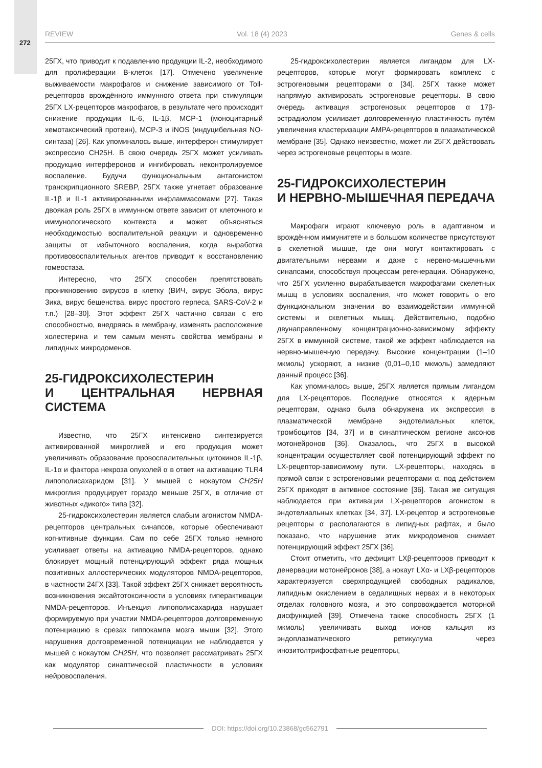272
REVIEW Vol. 18 (4) 2023 Genes & cells
25ГХ, что приводит к подавлению продукции IL-2, необходимого для пролиферации В-клеток [17]. Отмечено увеличение выживаемости макрофагов и снижение зависимого от Toll-рецепторов врождённого иммунного ответа при стимуляции 25ГХ LX-рецепторов макрофагов, в результате чего происходит снижение продукции IL-6, IL-1β, MCP-1 (моноцитарный хемотаксический протеин), MCP-3 и iNOS (индуцибельная NO-синтаза) [26]. Как упоминалось выше, интерферон стимулирует экспрессию CH25H. В свою очередь 25ГХ может усиливать продукцию интерферонов и ингибировать неконтролируемое воспаление. Будучи функциональным антагонистом транскрипционного SREBP, 25ГХ также угнетает образование IL-1β и IL-1 активированными инфламмасомами [27]. Такая двоякая роль 25ГХ в иммунном ответе зависит от клеточного и иммунологического контекста и может объясняться необходимостью воспалительной реакции и одновременно защиты от избыточного воспаления, когда выработка противовоспалительных агентов приводит к восстановлению гомеостаза.
Интересно, что 25ГХ способен препятствовать проникновению вирусов в клетку (ВИЧ, вирус Эбола, вирус Зика, вирус бешенства, вирус простого герпеса, SARS-CoV-2 и т.п.) [28–30]. Этот эффект 25ГХ частично связан с его способностью, внедряясь в мембрану, изменять расположение холестерина и тем самым менять свойства мембраны и липидных микродоменов.
25-ГИДРОКСИХОЛЕСТЕРИН
И ЦЕНТРАЛЬНАЯ НЕРВНАЯ СИСТЕМА
Известно, что 25ГХ интенсивно синтезируется активированной микроглией и его продукция может увеличивать образование провоспалительных цитокинов IL-1β, IL-1α и фактора некроза опухолей α в ответ на активацию TLR4 липополисахаридом [31]. У мышей с нокаутом CH25H микроглия продуцирует гораздо меньше 25ГХ, в отличие от животных «дикого» типа [32].
25-гидроксихолестерин является слабым агонистом NMDA-рецепторов центральных синапсов, которые обеспечивают когнитивные функции. Сам по себе 25ГХ только немного усиливает ответы на активацию NMDA-рецепторов, однако блокирует мощный потенцирующий эффект ряда мощных позитивных аллостерических модуляторов NMDA-рецепторов, в частности 24ГХ [33]. Такой эффект 25ГХ снижает вероятность возникновения эксайтотоксичности в условиях гиперактивации NMDA-рецепторов. Инъекция липополисахарида нарушает формируемую при участии NMDA-рецепторов долговременную потенциацию в срезах гиппокампа мозга мыши [32]. Этого нарушения долговременной потенциации не наблюдается у мышей с нокаутом CH25H, что позволяет рассматривать 25ГХ как модулятор синаптической пластичности в условиях нейровоспаления.
25-гидроксихолестерин является лигандом для LX-рецепторов, которые могут формировать комплекс с эстрогеновыми рецепторами α [34]. 25ГХ также может напрямую активировать эстрогеновые рецепторы. В свою очередь активация эстрогеновых рецепторов α 17β-эстрадиолом усиливает долговременную пластичность путём увеличения кластеризации AMPA-рецепторов в плазматической мембране [35]. Однако неизвестно, может ли 25ГХ действовать через эстрогеновые рецепторы в мозге.
25-ГИДРОКСИХОЛЕСТЕРИН
И НЕРВНО-МЫШЕЧНАЯ ПЕРЕДАЧА
Макрофаги играют ключевую роль в адаптивном и врождённом иммунитете и в большом количестве присутствуют в скелетной мышце, где они могут контактировать с двигательными нервами и даже с нервно-мышечными синапсами, способствуя процессам регенерации. Обнаружено, что 25ГХ усиленно вырабатывается макрофагами скелетных мышц в условиях воспаления, что может говорить о его функциональном значении во взаимодействии иммунной системы и скелетных мышц. Действительно, подобно двунаправленному концентрационно-зависимому эффекту 25ГХ в иммунной системе, такой же эффект наблюдается на нервно-мышечную передачу. Высокие концентрации (1–10 мкмоль) ускоряют, а низкие (0,01–0,10 мкмоль) замедляют данный процесс [36].
Как упоминалось выше, 25ГХ является прямым лигандом для LX-рецепторов. Последние относятся к ядерным рецепторам, однако была обнаружена их экспрессия в плазматической мембране эндотелиальных клеток, тромбоцитов [34, 37] и в синаптическом регионе аксонов мотонейронов [36]. Оказалось, что 25ГХ в высокой концентрации осуществляет свой потенцирующий эффект по LX-рецептор-зависимому пути. LX-рецепторы, находясь в прямой связи с эстрогеновыми рецепторами α, под действием 25ГХ приходят в активное состояние [36]. Такая же ситуация наблюдается при активации LX-рецепторов агонистом в эндотелиальных клетках [34, 37]. LX-рецептор и эстрогеновые рецепторы α располагаются в липидных рафтах, и было показано, что нарушение этих микродоменов снимает потенцирующий эффект 25ГХ [36].
Стоит отметить, что дефицит LXβ-рецепторов приводит к денервации мотонейронов [38], а нокаут LXα- и LXβ-рецепторов характеризуется сверхпродукцией свободных радикалов, липидным окислением в седалищных нервах и в некоторых отделах головного мозга, и это сопровождается моторной дисфункцией [39]. Отмечена также способность 25ГХ (1 мкмоль) увеличивать выход ионов кальция из эндоплазматического ретикулума через инозитолтрифосфатные рецепторы,
DOI: https://doi.org/10.23868/gc562791